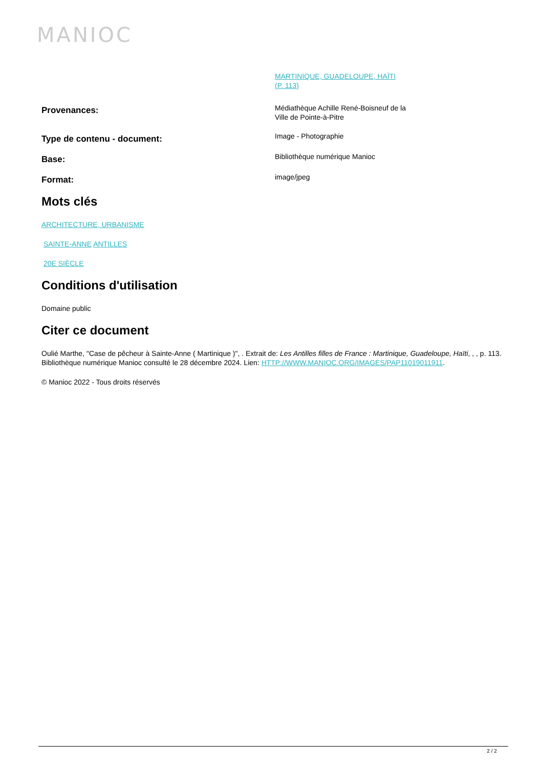MANIOC
| | MARTINIQUE, GUADELOUPE, HAÏTI (P. 113) |
| Provenances: | Médiathèque Achille René-Boisneuf de la Ville de Pointe-à-Pitre |
| Type de contenu - document: | Image - Photographie |
| Base: | Bibliothèque numérique Manioc |
| Format: | image/jpeg |
Mots clés
ARCHITECTURE, URBANISME
SAINTE-ANNE ANTILLES
20E SIÈCLE
Conditions d'utilisation
Domaine public
Citer ce document
Oulié Marthe, "Case de pêcheur à Sainte-Anne ( Martinique )", . Extrait de: Les Antilles filles de France : Martinique, Guadeloupe, Haïti, , , p. 113. Bibliothèque numérique Manioc consulté le 28 décembre 2024. Lien: HTTP://WWW.MANIOC.ORG/IMAGES/PAP11019011911.
© Manioc 2022 - Tous droits réservés
2 / 2